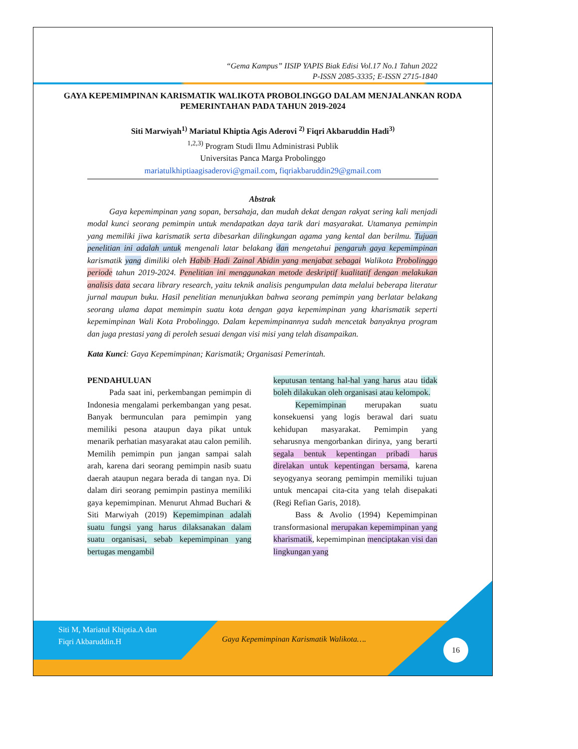“Gema Kampus” IISIP YAPIS Biak Edisi Vol.17 No.1 Tahun 2022
P-ISSN 2085-3335; E-ISSN 2715-1840
GAYA KEPEMIMPINAN KARISMATIK WALIKOTA PROBOLINGGO DALAM MENJALANKAN RODA PEMERINTAHAN PADA TAHUN 2019-2024
Siti Marwiyah<sup>1)</sup> Mariatul Khiptia Agis Aderovi <sup>2)</sup> Fiqri Akbaruddin Hadi<sup>3)</sup>
<sup>1,2,3)</sup> Program Studi Ilmu Administrasi Publik
Universitas Panca Marga Probolinggo
mariatulkhiptiaagisaderovi@gmail.com, fiqriakbaruddin29@gmail.com
Abstrak
Gaya kepemimpinan yang sopan, bersahaja, dan mudah dekat dengan rakyat sering kali menjadi modal kunci seorang pemimpin untuk mendapatkan daya tarik dari masyarakat. Utamanya pemimpin yang memiliki jiwa karismatik serta dibesarkan dilingkungan agama yang kental dan berilmu. Tujuan penelitian ini adalah untuk mengenali latar belakang dan mengetahui pengaruh gaya kepemimpinan karismatik yang dimiliki oleh Habib Hadi Zainal Abidin yang menjabat sebagai Walikota Probolinggo periode tahun 2019-2024. Penelitian ini menggunakan metode deskriptif kualitatif dengan melakukan analisis data secara library research, yaitu teknik analisis pengumpulan data melalui beberapa literatur jurnal maupun buku. Hasil penelitian menunjukkan bahwa seorang pemimpin yang berlatar belakang seorang ulama dapat memimpin suatu kota dengan gaya kepemimpinan yang kharismatik seperti kepemimpinan Wali Kota Probolinggo. Dalam kepemimpinannya sudah mencetak banyaknya program dan juga prestasi yang di peroleh sesuai dengan visi misi yang telah disampaikan.
Kata Kunci: Gaya Kepemimpinan; Karismatik; Organisasi Pemerintah.
PENDAHULUAN
Pada saat ini, perkembangan pemimpin di Indonesia mengalami perkembangan yang pesat. Banyak bermunculan para pemimpin yang memiliki pesona ataupun daya pikat untuk menarik perhatian masyarakat atau calon pemilih. Memilih pemimpin pun jangan sampai salah arah, karena dari seorang pemimpin nasib suatu daerah ataupun negara berada di tangan nya. Di dalam diri seorang pemimpin pastinya memiliki gaya kepemimpinan. Menurut Ahmad Buchari & Siti Marwiyah (2019) Kepemimpinan adalah suatu fungsi yang harus dilaksanakan dalam suatu organisasi, sebab kepemimpinan yang bertugas mengambil
keputusan tentang hal-hal yang harus atau tidak boleh dilakukan oleh organisasi atau kelompok.
Kepemimpinan merupakan suatu konsekuensi yang logis berawal dari suatu kehidupan masyarakat. Pemimpin yang seharusnya mengorbankan dirinya, yang berarti segala bentuk kepentingan pribadi harus direlakan untuk kepentingan bersama, karena seyogyanya seorang pemimpin memiliki tujuan untuk mencapai cita-cita yang telah disepakati (Regi Refian Garis, 2018).
Bass & Avolio (1994) Kepemimpinan transformasional merupakan kepemimpinan yang kharismatik, kepemimpinan menciptakan visi dan lingkungan yang
Siti M, Mariatul Khiptia.A dan
Fiqri Akbaruddin.H
Gaya Kepemimpinan Karismatik Walikota….
16